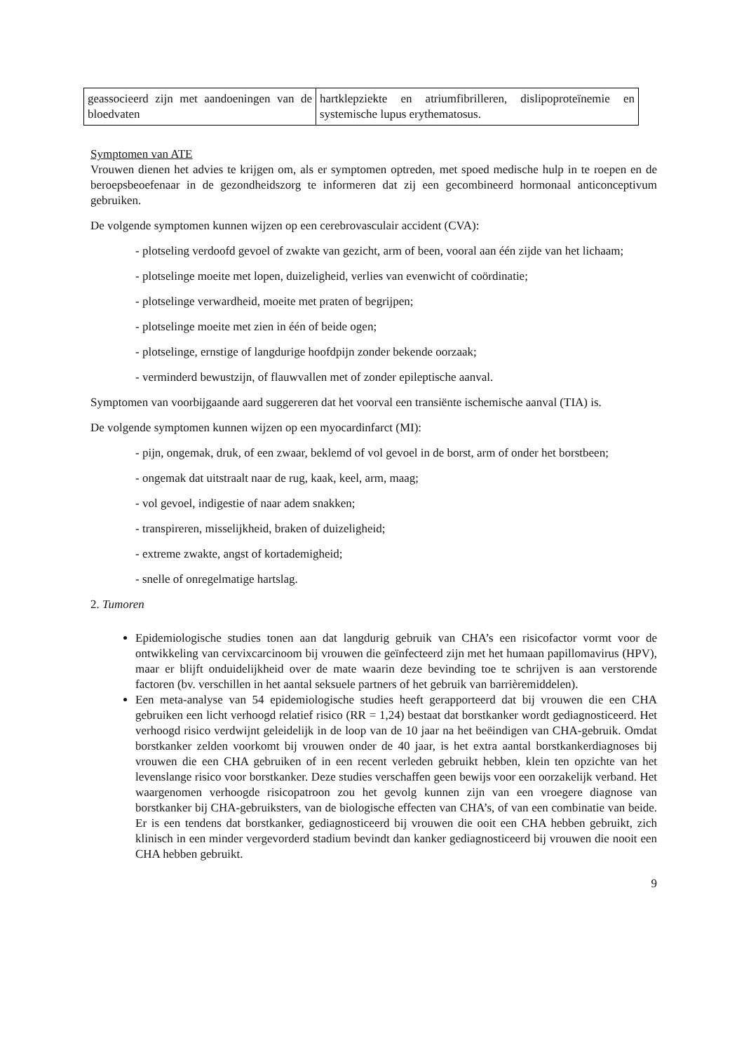| geassocieerd zijn met aandoeningen van de bloedvaten | hartklepziekte en atriumfibrilleren, dislipoproteïnemie en systemische lupus erythematosus. |
Symptomen van ATE
Vrouwen dienen het advies te krijgen om, als er symptomen optreden, met spoed medische hulp in te roepen en de beroepsbeoefenaar in de gezondheidszorg te informeren dat zij een gecombineerd hormonaal anticonceptivum gebruiken.
De volgende symptomen kunnen wijzen op een cerebrovasculair accident (CVA):
- plotseling verdoofd gevoel of zwakte van gezicht, arm of been, vooral aan één zijde van het lichaam;
- plotselinge moeite met lopen, duizeligheid, verlies van evenwicht of coördinatie;
- plotselinge verwardheid, moeite met praten of begrijpen;
- plotselinge moeite met zien in één of beide ogen;
- plotselinge, ernstige of langdurige hoofdpijn zonder bekende oorzaak;
- verminderd bewustzijn, of flauwvallen met of zonder epileptische aanval.
Symptomen van voorbijgaande aard suggereren dat het voorval een transiënte ischemische aanval (TIA) is.
De volgende symptomen kunnen wijzen op een myocardinfarct (MI):
- pijn, ongemak, druk, of een zwaar, beklemd of vol gevoel in de borst, arm of onder het borstbeen;
- ongemak dat uitstraalt naar de rug, kaak, keel, arm, maag;
- vol gevoel, indigestie of naar adem snakken;
- transpireren, misselijkheid, braken of duizeligheid;
- extreme zwakte, angst of kortademigheid;
- snelle of onregelmatige hartslag.
2. Tumoren
Epidemiologische studies tonen aan dat langdurig gebruik van CHA’s een risicofactor vormt voor de ontwikkeling van cervixcarcinoom bij vrouwen die geïnfecteerd zijn met het humaan papillomavirus (HPV), maar er blijft onduidelijkheid over de mate waarin deze bevinding toe te schrijven is aan verstorende factoren (bv. verschillen in het aantal seksuele partners of het gebruik van barrièremiddelen).
Een meta-analyse van 54 epidemiologische studies heeft gerapporteerd dat bij vrouwen die een CHA gebruiken een licht verhoogd relatief risico (RR = 1,24) bestaat dat borstkanker wordt gediagnosticeerd. Het verhoogd risico verdwijnt geleidelijk in de loop van de 10 jaar na het beëindigen van CHA-gebruik. Omdat borstkanker zelden voorkomt bij vrouwen onder de 40 jaar, is het extra aantal borstkankerdiagnoses bij vrouwen die een CHA gebruiken of in een recent verleden gebruikt hebben, klein ten opzichte van het levenslange risico voor borstkanker. Deze studies verschaffen geen bewijs voor een oorzakelijk verband. Het waargenomen verhoogde risicopatroon zou het gevolg kunnen zijn van een vroegere diagnose van borstkanker bij CHA-gebruiksters, van de biologische effecten van CHA’s, of van een combinatie van beide. Er is een tendens dat borstkanker, gediagnosticeerd bij vrouwen die ooit een CHA hebben gebruikt, zich klinisch in een minder vergevorderd stadium bevindt dan kanker gediagnosticeerd bij vrouwen die nooit een CHA hebben gebruikt.
9